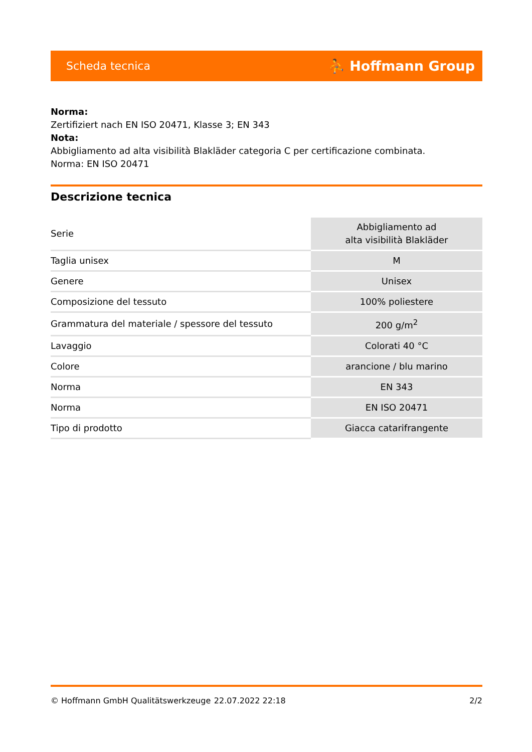Scheda tecnica ⛹ Hoffmann Group
Norma:
Zertifiziert nach EN ISO 20471, Klasse 3; EN 343
Nota:
Abbigliamento ad alta visibilità Blakläder categoria C per certificazione combinata.
Norma: EN ISO 20471
Descrizione tecnica
| Serie | Abbigliamento ad alta visibilità Blakläder |
| Taglia unisex | M |
| Genere | Unisex |
| Composizione del tessuto | 100% poliestere |
| Grammatura del materiale / spessore del tessuto | 200 g/m<sup>2</sup> |
| Lavaggio | Colorati 40 °C |
| Colore | arancione / blu marino |
| Norma | EN 343 |
| Norma | EN ISO 20471 |
| Tipo di prodotto | Giacca catarifrangente |
© Hoffmann GmbH Qualitätswerkzeuge 22.07.2022 22:18 2/2